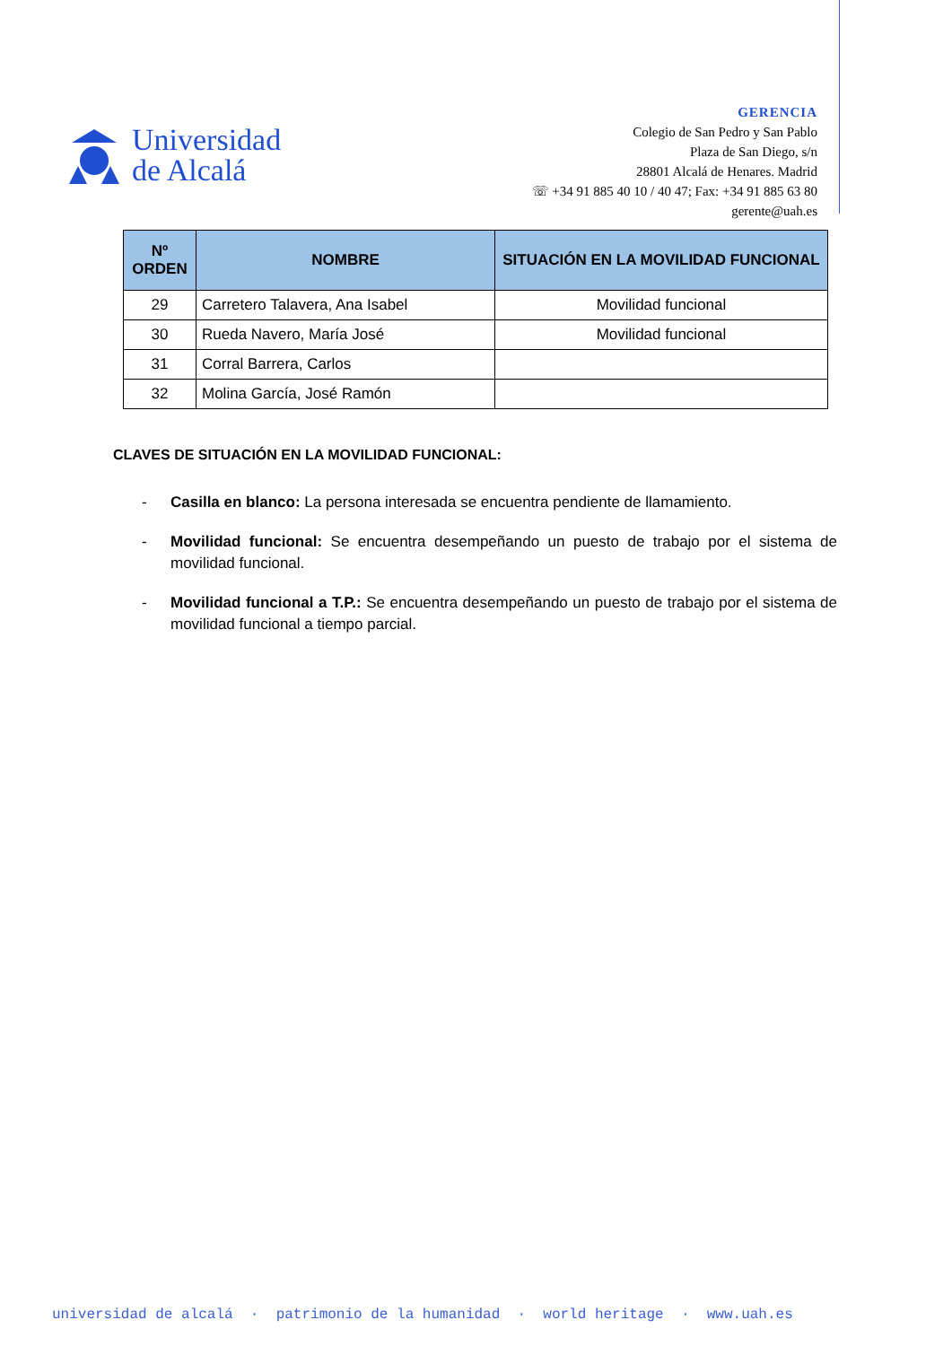Universidad
de Alcalá
GERENCIA
Colegio de San Pedro y San Pablo
Plaza de San Diego, s/n
28801 Alcalá de Henares. Madrid
☏ +34 91 885 40 10 / 40 47; Fax: +34 91 885 63 80
gerente@uah.es
| Nº ORDEN | NOMBRE | SITUACIÓN EN LA MOVILIDAD FUNCIONAL |
| --- | --- | --- |
| 29 | Carretero Talavera, Ana Isabel | Movilidad funcional |
| 30 | Rueda Navero, María José | Movilidad funcional |
| 31 | Corral Barrera, Carlos | |
| 32 | Molina García, José Ramón | |
CLAVES DE SITUACIÓN EN LA MOVILIDAD FUNCIONAL:
- Casilla en blanco: La persona interesada se encuentra pendiente de llamamiento.
- Movilidad funcional: Se encuentra desempeñando un puesto de trabajo por el sistema de movilidad funcional.
- Movilidad funcional a T.P.: Se encuentra desempeñando un puesto de trabajo por el sistema de movilidad funcional a tiempo parcial.
universidad de alcalá · patrimonio de la humanidad · world heritage · www.uah.es